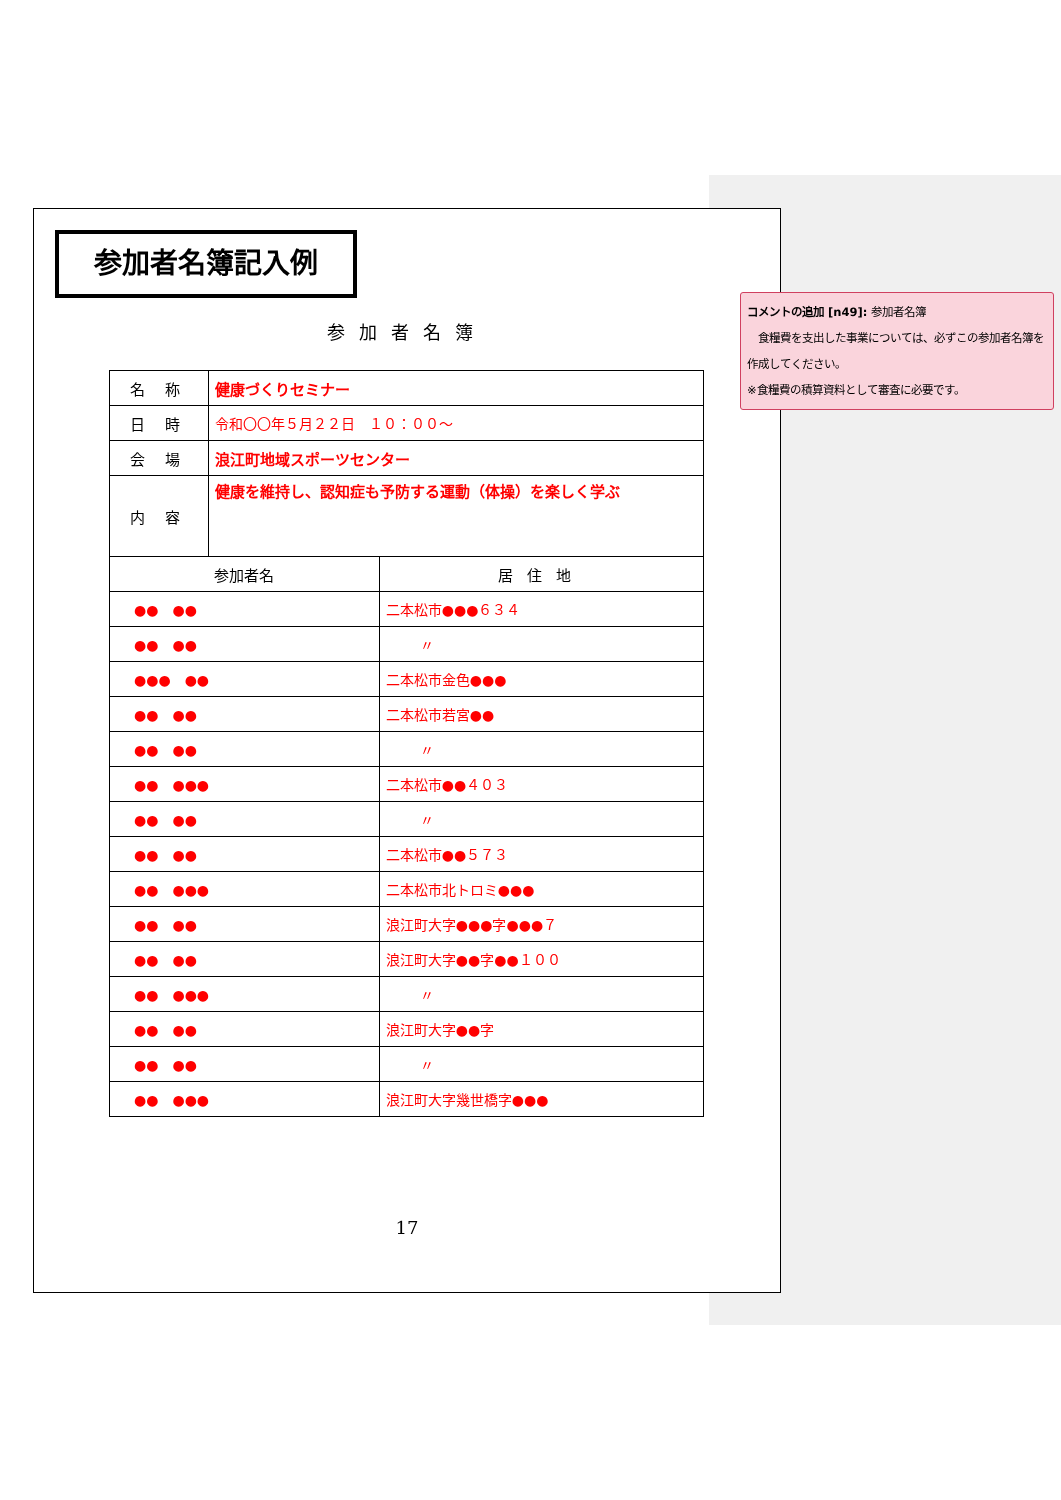参加者名簿記入例
参加者名簿
| 名 称 | 健康づくりセミナー | |
| 日 時 | 令和〇〇年５月２２日 １０：００～ | |
| 会 場 | 浪江町地域スポーツセンター | |
| 内 容 | 健康を維持し、認知症も予防する運動（体操）を楽しく学ぶ | |
| 参加者名 | | 居住地 |
| ●● ●● | | 二本松市●●●６３４ |
| ●● ●● | | 〃 |
| ●●● ●● | | 二本松市金色●●● |
| ●● ●● | | 二本松市若宮●● |
| ●● ●● | | 〃 |
| ●● ●●● | | 二本松市●●４０３ |
| ●● ●● | | 〃 |
| ●● ●● | | 二本松市●●５７３ |
| ●● ●●● | | 二本松市北トロミ●●● |
| ●● ●● | | 浪江町大字●●●字●●●７ |
| ●● ●● | | 浪江町大字●●字●●１００ |
| ●● ●●● | | 〃 |
| ●● ●● | | 浪江町大字●●字 |
| ●● ●● | | 〃 |
| ●● ●●● | | 浪江町大字幾世橋字●●● |
17
コメントの追加 [n49]: 参加者名簿
　食糧費を支出した事業については、必ずこの参加者名簿を作成してください。
※食糧費の積算資料として審査に必要です。